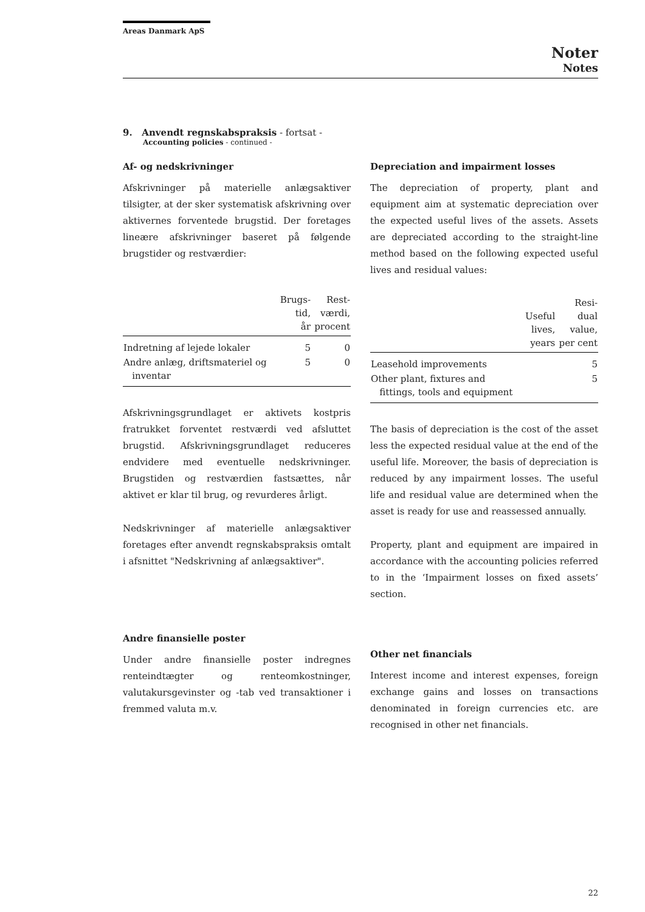Areas Danmark ApS
Noter
Notes
9. Anvendt regnskabspraksis - fortsat -
Accounting policies - continued -
Af- og nedskrivninger
Afskrivninger på materielle anlægsaktiver tilsigter, at der sker systematisk afskrivning over aktivernes forventede brugstid. Der foretages lineære afskrivninger baseret på følgende brugstider og restværdier:
| | Brugs- tid, år | Rest- værdi, procent |
| --- | --- | --- |
| Indretning af lejede lokaler | 5 | 0 |
| Andre anlæg, driftsmateriel og inventar | 5 | 0 |
Afskrivningsgrundlaget er aktivets kostpris fratrukket forventet restværdi ved afsluttet brugstid. Afskrivningsgrundlaget reduceres endvidere med eventuelle nedskrivninger. Brugstiden og restværdien fastsættes, når aktivet er klar til brug, og revurderes årligt.
Nedskrivninger af materielle anlægsaktiver foretages efter anvendt regnskabspraksis omtalt i afsnittet "Nedskrivning af anlægsaktiver".
Andre finansielle poster
Under andre finansielle poster indregnes renteindtægter og renteomkostninger, valutakursgevinster og -tab ved transaktioner i fremmed valuta m.v.
Depreciation and impairment losses
The depreciation of property, plant and equipment aim at systematic depreciation over the expected useful lives of the assets. Assets are depreciated according to the straight-line method based on the following expected useful lives and residual values:
| | Useful lives, years | Resi- dual value, per cent |
| --- | --- | --- |
| Leasehold improvements | | 5 |
| Other plant, fixtures and fittings, tools and equipment | | 5 |
The basis of depreciation is the cost of the asset less the expected residual value at the end of the useful life. Moreover, the basis of depreciation is reduced by any impairment losses. The useful life and residual value are determined when the asset is ready for use and reassessed annually.
Property, plant and equipment are impaired in accordance with the accounting policies referred to in the ‘Impairment losses on fixed assets’ section.
Other net financials
Interest income and interest expenses, foreign exchange gains and losses on transactions denominated in foreign currencies etc. are recognised in other net financials.
22